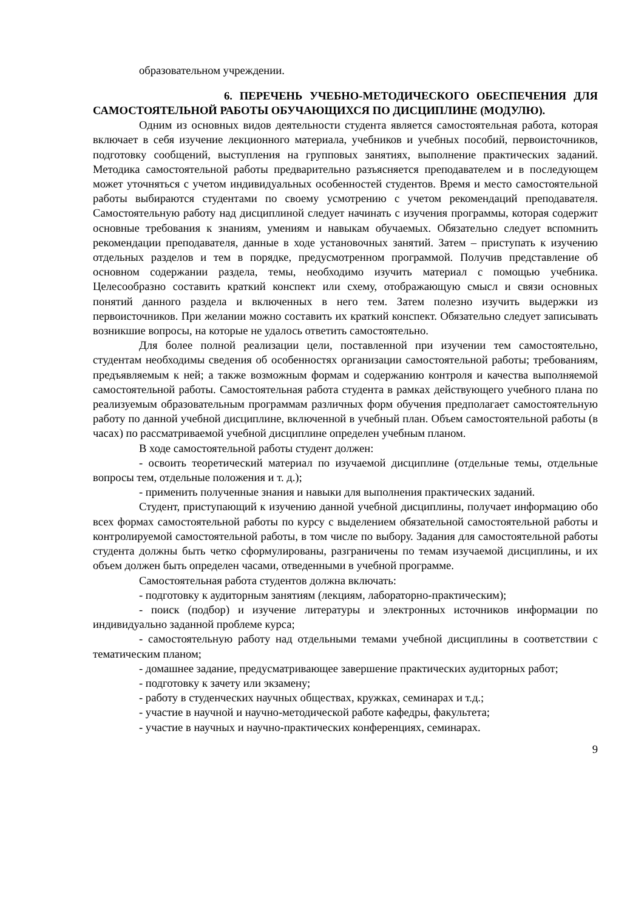образовательном учреждении.
6. ПЕРЕЧЕНЬ УЧЕБНО-МЕТОДИЧЕСКОГО ОБЕСПЕЧЕНИЯ ДЛЯ САМОСТОЯТЕЛЬНОЙ РАБОТЫ ОБУЧАЮЩИХСЯ ПО ДИСЦИПЛИНЕ (МОДУЛЮ).
Одним из основных видов деятельности студента является самостоятельная работа, которая включает в себя изучение лекционного материала, учебников и учебных пособий, первоисточников, подготовку сообщений, выступления на групповых занятиях, выполнение практических заданий. Методика самостоятельной работы предварительно разъясняется преподавателем и в последующем может уточняться с учетом индивидуальных особенностей студентов. Время и место самостоятельной работы выбираются студентами по своему усмотрению с учетом рекомендаций преподавателя. Самостоятельную работу над дисциплиной следует начинать с изучения программы, которая содержит основные требования к знаниям, умениям и навыкам обучаемых. Обязательно следует вспомнить рекомендации преподавателя, данные в ходе установочных занятий. Затем – приступать к изучению отдельных разделов и тем в порядке, предусмотренном программой. Получив представление об основном содержании раздела, темы, необходимо изучить материал с помощью учебника. Целесообразно составить краткий конспект или схему, отображающую смысл и связи основных понятий данного раздела и включенных в него тем. Затем полезно изучить выдержки из первоисточников. При желании можно составить их краткий конспект. Обязательно следует записывать возникшие вопросы, на которые не удалось ответить самостоятельно.
Для более полной реализации цели, поставленной при изучении тем самостоятельно, студентам необходимы сведения об особенностях организации самостоятельной работы; требованиям, предъявляемым к ней; а также возможным формам и содержанию контроля и качества выполняемой самостоятельной работы. Самостоятельная работа студента в рамках действующего учебного плана по реализуемым образовательным программам различных форм обучения предполагает самостоятельную работу по данной учебной дисциплине, включенной в учебный план. Объем самостоятельной работы (в часах) по рассматриваемой учебной дисциплине определен учебным планом.
В ходе самостоятельной работы студент должен:
- освоить теоретический материал по изучаемой дисциплине (отдельные темы, отдельные вопросы тем, отдельные положения и т. д.);
- применить полученные знания и навыки для выполнения практических заданий.
Студент, приступающий к изучению данной учебной дисциплины, получает информацию обо всех формах самостоятельной работы по курсу с выделением обязательной самостоятельной работы и контролируемой самостоятельной работы, в том числе по выбору. Задания для самостоятельной работы студента должны быть четко сформулированы, разграничены по темам изучаемой дисциплины, и их объем должен быть определен часами, отведенными в учебной программе.
Самостоятельная работа студентов должна включать:
- подготовку к аудиторным занятиям (лекциям, лабораторно-практическим);
- поиск (подбор) и изучение литературы и электронных источников информации по индивидуально заданной проблеме курса;
- самостоятельную работу над отдельными темами учебной дисциплины в соответствии с тематическим планом;
- домашнее задание, предусматривающее завершение практических аудиторных работ;
- подготовку к зачету или экзамену;
- работу в студенческих научных обществах, кружках, семинарах и т.д.;
- участие в научной и научно-методической работе кафедры, факультета;
- участие в научных и научно-практических конференциях, семинарах.
9